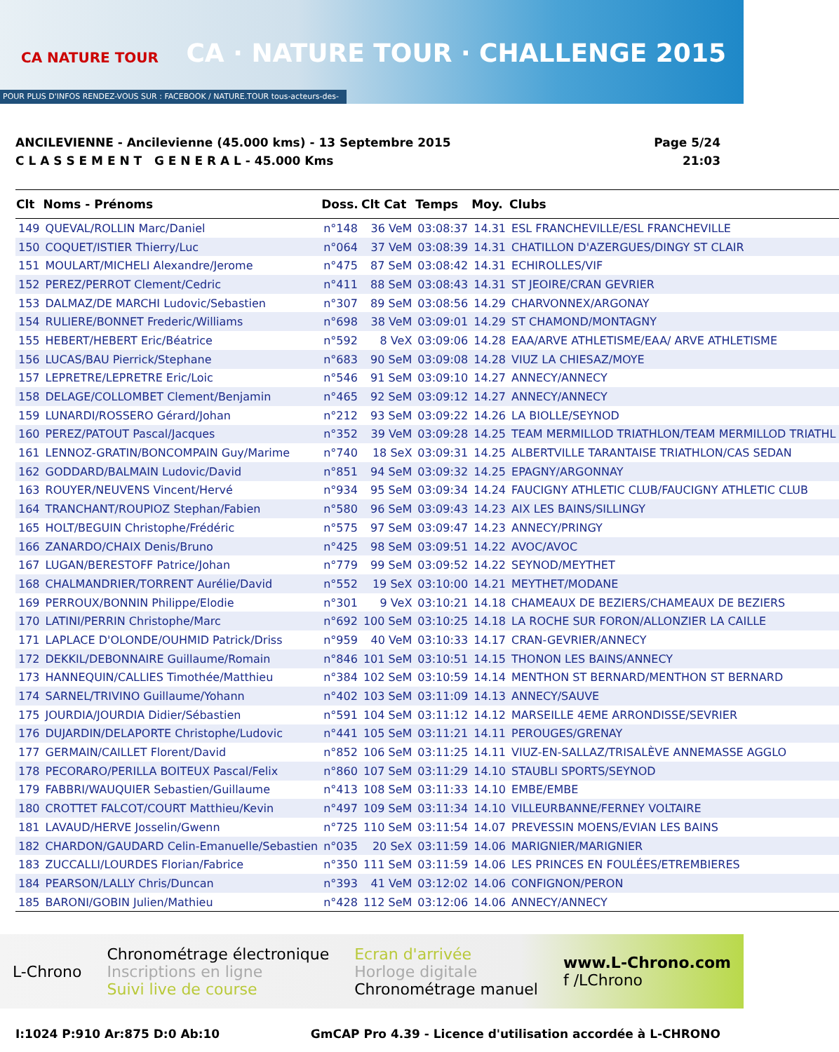CA NATURE TOUR
CA · NATURE TOUR · CHALLENGE 2015
POUR PLUS D'INFOS RENDEZ-VOUS SUR : FACEBOOK / NATURE.TOUR tous-acteurs-des-savoie.coop
ANCILEVIENNE - Ancilevienne (45.000 kms) - 13 Septembre 2015
C L A S S E M E N T G E N E R A L - 45.000 Kms
Page 5/24
21:03
| Clt | Noms - Prénoms | Doss. | Clt Cat | Temps | Moy. | Clubs |
| --- | --- | --- | --- | --- | --- | --- |
| 149 | QUEVAL/ROLLIN Marc/Daniel | n°148 | 36 VeM | 03:08:37 | 14.31 | ESL FRANCHEVILLE/ESL FRANCHEVILLE |
| 150 | COQUET/ISTIER Thierry/Luc | n°064 | 37 VeM | 03:08:39 | 14.31 | CHATILLON D'AZERGUES/DINGY ST CLAIR |
| 151 | MOULART/MICHELI Alexandre/Jerome | n°475 | 87 SeM | 03:08:42 | 14.31 | ECHIROLLES/VIF |
| 152 | PEREZ/PERROT Clement/Cedric | n°411 | 88 SeM | 03:08:43 | 14.31 | ST JEOIRE/CRAN GEVRIER |
| 153 | DALMAZ/DE MARCHI Ludovic/Sebastien | n°307 | 89 SeM | 03:08:56 | 14.29 | CHARVONNEX/ARGONAY |
| 154 | RULIERE/BONNET Frederic/Williams | n°698 | 38 VeM | 03:09:01 | 14.29 | ST CHAMOND/MONTAGNY |
| 155 | HEBERT/HEBERT Eric/Béatrice | n°592 | 8 VeX | 03:09:06 | 14.28 | EAA/ARVE ATHLETISME/EAA/ ARVE ATHLETISME |
| 156 | LUCAS/BAU Pierrick/Stephane | n°683 | 90 SeM | 03:09:08 | 14.28 | VIUZ LA CHIESAZ/MOYE |
| 157 | LEPRETRE/LEPRETRE Eric/Loic | n°546 | 91 SeM | 03:09:10 | 14.27 | ANNECY/ANNECY |
| 158 | DELAGE/COLLOMBET Clement/Benjamin | n°465 | 92 SeM | 03:09:12 | 14.27 | ANNECY/ANNECY |
| 159 | LUNARDI/ROSSERO Gérard/Johan | n°212 | 93 SeM | 03:09:22 | 14.26 | LA BIOLLE/SEYNOD |
| 160 | PEREZ/PATOUT Pascal/Jacques | n°352 | 39 VeM | 03:09:28 | 14.25 | TEAM MERMILLOD TRIATHLON/TEAM MERMILLOD TRIATHL |
| 161 | LENNOZ-GRATIN/BONCOMPAIN Guy/Marime | n°740 | 18 SeX | 03:09:31 | 14.25 | ALBERTVILLE TARANTAISE TRIATHLON/CAS SEDAN |
| 162 | GODDARD/BALMAIN Ludovic/David | n°851 | 94 SeM | 03:09:32 | 14.25 | EPAGNY/ARGONNAY |
| 163 | ROUYER/NEUVENS Vincent/Hervé | n°934 | 95 SeM | 03:09:34 | 14.24 | FAUCIGNY ATHLETIC CLUB/FAUCIGNY ATHLETIC CLUB |
| 164 | TRANCHANT/ROUPIOZ Stephan/Fabien | n°580 | 96 SeM | 03:09:43 | 14.23 | AIX LES BAINS/SILLINGY |
| 165 | HOLT/BEGUIN Christophe/Frédéric | n°575 | 97 SeM | 03:09:47 | 14.23 | ANNECY/PRINGY |
| 166 | ZANARDO/CHAIX Denis/Bruno | n°425 | 98 SeM | 03:09:51 | 14.22 | AVOC/AVOC |
| 167 | LUGAN/BERESTOFF Patrice/Johan | n°779 | 99 SeM | 03:09:52 | 14.22 | SEYNOD/MEYTHET |
| 168 | CHALMANDRIER/TORRENT Aurélie/David | n°552 | 19 SeX | 03:10:00 | 14.21 | MEYTHET/MODANE |
| 169 | PERROUX/BONNIN Philippe/Elodie | n°301 | 9 VeX | 03:10:21 | 14.18 | CHAMEAUX DE BEZIERS/CHAMEAUX DE BEZIERS |
| 170 | LATINI/PERRIN Christophe/Marc | n°692 | 100 SeM | 03:10:25 | 14.18 | LA ROCHE SUR FORON/ALLONZIER LA CAILLE |
| 171 | LAPLACE D'OLONDE/OUHMID Patrick/Driss | n°959 | 40 VeM | 03:10:33 | 14.17 | CRAN-GEVRIER/ANNECY |
| 172 | DEKKIL/DEBONNAIRE Guillaume/Romain | n°846 | 101 SeM | 03:10:51 | 14.15 | THONON LES BAINS/ANNECY |
| 173 | HANNEQUIN/CALLIES Timothée/Matthieu | n°384 | 102 SeM | 03:10:59 | 14.14 | MENTHON ST BERNARD/MENTHON ST BERNARD |
| 174 | SARNEL/TRIVINO Guillaume/Yohann | n°402 | 103 SeM | 03:11:09 | 14.13 | ANNECY/SAUVE |
| 175 | JOURDIA/JOURDIA Didier/Sébastien | n°591 | 104 SeM | 03:11:12 | 14.12 | MARSEILLE 4EME ARRONDISSE/SEVRIER |
| 176 | DUJARDIN/DELAPORTE Christophe/Ludovic | n°441 | 105 SeM | 03:11:21 | 14.11 | PEROUGES/GRENAY |
| 177 | GERMAIN/CAILLET Florent/David | n°852 | 106 SeM | 03:11:25 | 14.11 | VIUZ-EN-SALLAZ/TRISALÈVE ANNEMASSE AGGLO |
| 178 | PECORARO/PERILLA BOITEUX Pascal/Felix | n°860 | 107 SeM | 03:11:29 | 14.10 | STAUBLI SPORTS/SEYNOD |
| 179 | FABBRI/WAUQUIER Sebastien/Guillaume | n°413 | 108 SeM | 03:11:33 | 14.10 | EMBE/EMBE |
| 180 | CROTTET FALCOT/COURT Matthieu/Kevin | n°497 | 109 SeM | 03:11:34 | 14.10 | VILLEURBANNE/FERNEY VOLTAIRE |
| 181 | LAVAUD/HERVE Josselin/Gwenn | n°725 | 110 SeM | 03:11:54 | 14.07 | PREVESSIN MOENS/EVIAN LES BAINS |
| 182 | CHARDON/GAUDARD Celin-Emanuelle/Sebastien | n°035 | 20 SeX | 03:11:59 | 14.06 | MARIGNIER/MARIGNIER |
| 183 | ZUCCALLI/LOURDES Florian/Fabrice | n°350 | 111 SeM | 03:11:59 | 14.06 | LES PRINCES EN FOULÉES/ETREMBIERES |
| 184 | PEARSON/LALLY Chris/Duncan | n°393 | 41 VeM | 03:12:02 | 14.06 | CONFIGNON/PERON |
| 185 | BARONI/GOBIN Julien/Mathieu | n°428 | 112 SeM | 03:12:06 | 14.06 | ANNECY/ANNECY |
L-Chrono
Chronométrage électronique
Inscriptions en ligne
Suivi live de course
Ecran d'arrivée
Horloge digitale
Chronométrage manuel
www.L-Chrono.com
f /LChrono
I:1024 P:910 Ar:875 D:0 Ab:10 GmCAP Pro 4.39 - Licence d'utilisation accordée à L-CHRONO